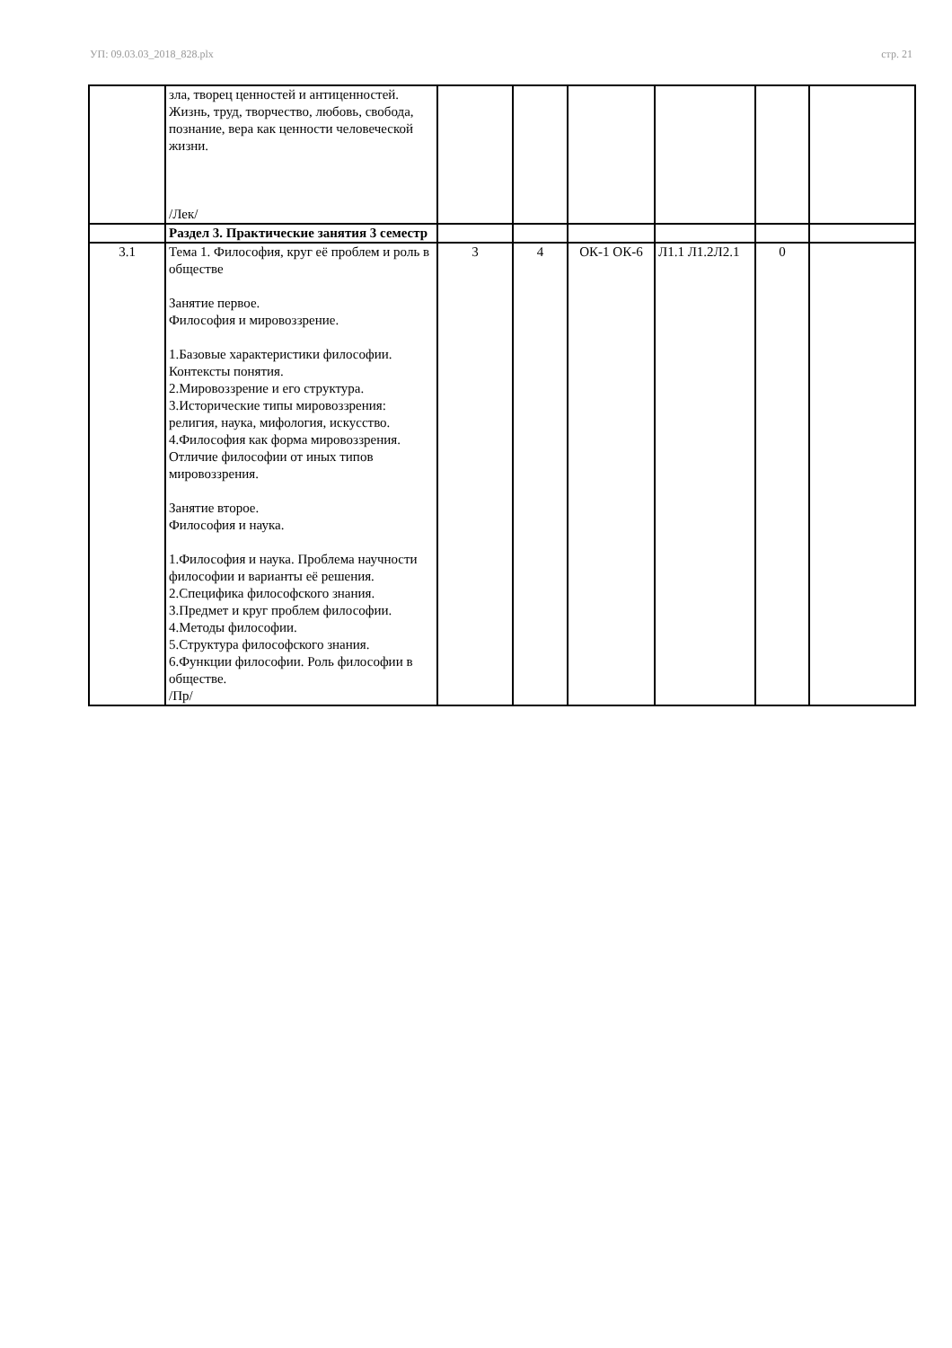УП: 09.03.03_2018_828.plx стр. 21
| | зла, творец ценностей и антиценностей. Жизнь, труд, творчество, любовь, свобода, познание, вера как ценности человеческой жизни. /Лек/ | | | | | | |
| | Раздел 3. Практические занятия 3 семестр | | | | | | |
| 3.1 | Тема 1. Философия, круг её проблем и роль в обществе Занятие первое. Философия и мировоззрение. 1.Базовые характеристики философии. Контексты понятия. 2.Мировоззрение и его структура. 3.Исторические типы мировоззрения: религия, наука, мифология, искусство. 4.Философия как форма мировоззрения. Отличие философии от иных типов мировоззрения. Занятие второе. Философия и наука. 1.Философия и наука. Проблема научности философии и варианты её решения. 2.Специфика философского знания. 3.Предмет и круг проблем философии. 4.Методы философии. 5.Структура философского знания. 6.Функции философии. Роль философии в обществе. /Пр/ | 3 | 4 | ОК-1 ОК-6 | Л1.1 Л1.2Л2.1 | 0 | |